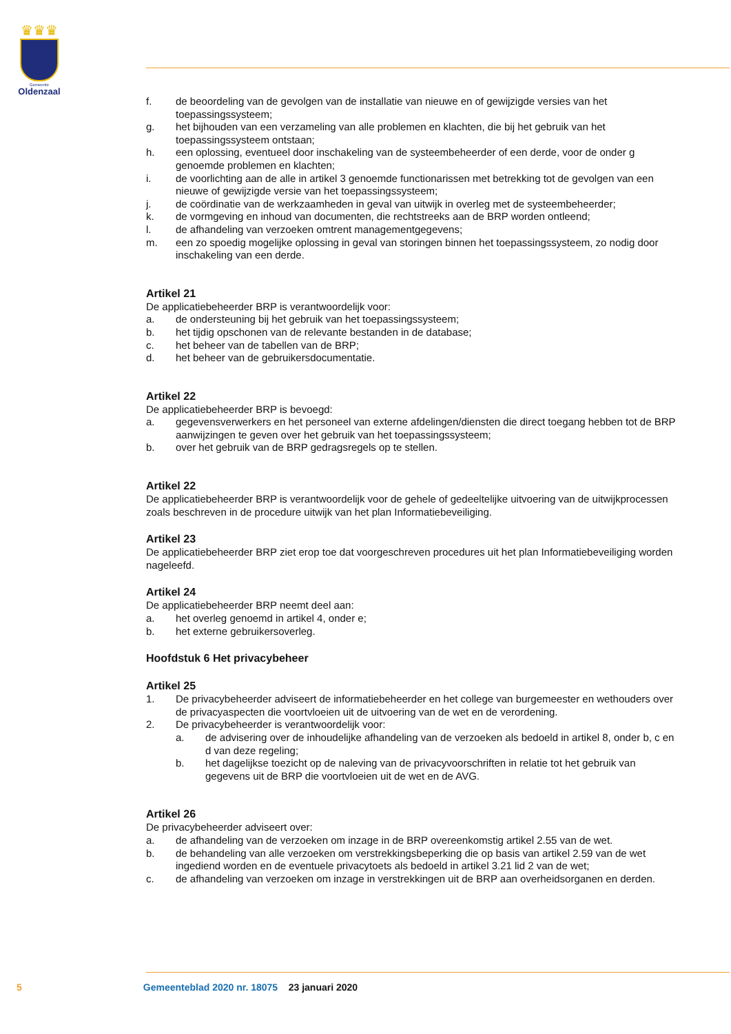♛♛♛
Gemeente
Oldenzaal
f. de beoordeling van de gevolgen van de installatie van nieuwe en of gewijzigde versies van het toepassingssysteem;
g. het bijhouden van een verzameling van alle problemen en klachten, die bij het gebruik van het toepassingssysteem ontstaan;
h. een oplossing, eventueel door inschakeling van de systeembeheerder of een derde, voor de onder g genoemde problemen en klachten;
i. de voorlichting aan de alle in artikel 3 genoemde functionarissen met betrekking tot de gevolgen van een nieuwe of gewijzigde versie van het toepassingssysteem;
j. de coördinatie van de werkzaamheden in geval van uitwijk in overleg met de systeembeheerder;
k. de vormgeving en inhoud van documenten, die rechtstreeks aan de BRP worden ontleend;
l. de afhandeling van verzoeken omtrent managementgegevens;
m. een zo spoedig mogelijke oplossing in geval van storingen binnen het toepassingssysteem, zo nodig door inschakeling van een derde.
Artikel 21
De applicatiebeheerder BRP is verantwoordelijk voor:
a. de ondersteuning bij het gebruik van het toepassingssysteem;
b. het tijdig opschonen van de relevante bestanden in de database;
c. het beheer van de tabellen van de BRP;
d. het beheer van de gebruikersdocumentatie.
Artikel 22
De applicatiebeheerder BRP is bevoegd:
a. gegevensverwerkers en het personeel van externe afdelingen/diensten die direct toegang hebben tot de BRP aanwijzingen te geven over het gebruik van het toepassingssysteem;
b. over het gebruik van de BRP gedragsregels op te stellen.
Artikel 22
De applicatiebeheerder BRP is verantwoordelijk voor de gehele of gedeeltelijke uitvoering van de uitwijkprocessen zoals beschreven in de procedure uitwijk van het plan Informatiebeveiliging.
Artikel 23
De applicatiebeheerder BRP ziet erop toe dat voorgeschreven procedures uit het plan Informatiebeveiliging worden nageleefd.
Artikel 24
De applicatiebeheerder BRP neemt deel aan:
a. het overleg genoemd in artikel 4, onder e;
b. het externe gebruikersoverleg.
Hoofdstuk 6 Het privacybeheer
Artikel 25
1. De privacybeheerder adviseert de informatiebeheerder en het college van burgemeester en wethouders over de privacyaspecten die voortvloeien uit de uitvoering van de wet en de verordening.
2. De privacybeheerder is verantwoordelijk voor:
a. de advisering over de inhoudelijke afhandeling van de verzoeken als bedoeld in artikel 8, onder b, c en d van deze regeling;
b. het dagelijkse toezicht op de naleving van de privacyvoorschriften in relatie tot het gebruik van gegevens uit de BRP die voortvloeien uit de wet en de AVG.
Artikel 26
De privacybeheerder adviseert over:
a. de afhandeling van de verzoeken om inzage in de BRP overeenkomstig artikel 2.55 van de wet.
b. de behandeling van alle verzoeken om verstrekkingsbeperking die op basis van artikel 2.59 van de wet ingediend worden en de eventuele privacytoets als bedoeld in artikel 3.21 lid 2 van de wet;
c. de afhandeling van verzoeken om inzage in verstrekkingen uit de BRP aan overheidsorganen en derden.
5 Gemeenteblad 2020 nr. 18075 23 januari 2020